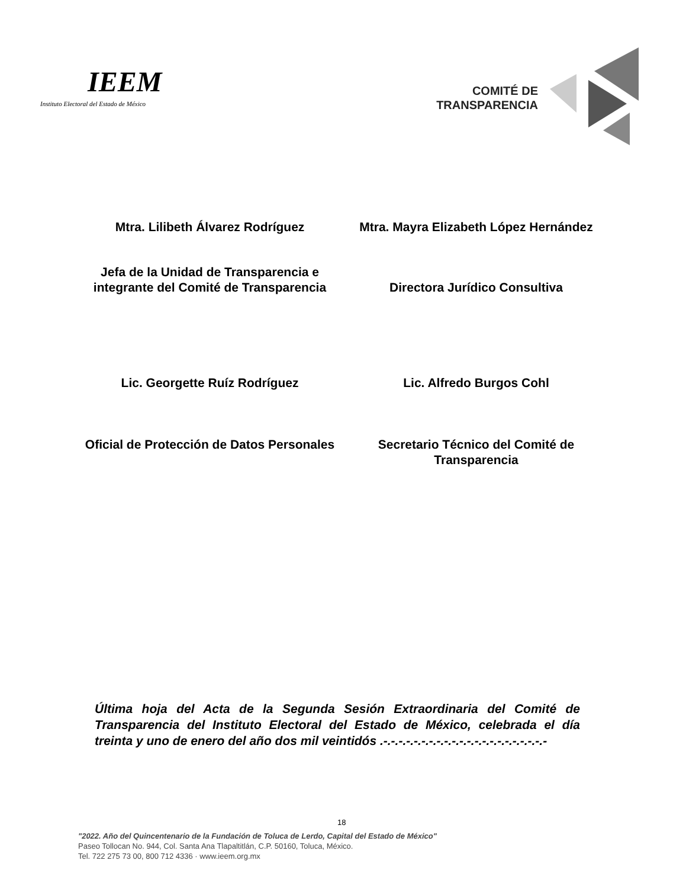IEEM
Instituto Electoral del Estado de México
COMITÉ DE
TRANSPARENCIA
Mtra. Lilibeth Álvarez Rodríguez
Mtra. Mayra Elizabeth López Hernández
Jefa de la Unidad de Transparencia e integrante del Comité de Transparencia
Directora Jurídico Consultiva
Lic. Georgette Ruíz Rodríguez
Lic. Alfredo Burgos Cohl
Oficial de Protección de Datos Personales
Secretario Técnico del Comité de Transparencia
Última hoja del Acta de la Segunda Sesión Extraordinaria del Comité de Transparencia del Instituto Electoral del Estado de México, celebrada el día treinta y uno de enero del año dos mil veintidós .-.-.-.-.-.-.-.-.-.-.-.-.-.-.-.-.-.-.-.-.-.-
18
"2022. Año del Quincentenario de la Fundación de Toluca de Lerdo, Capital del Estado de México"
Paseo Tollocan No. 944, Col. Santa Ana Tlapaltitlán, C.P. 50160, Toluca, México.
Tel. 722 275 73 00, 800 712 4336 · www.ieem.org.mx